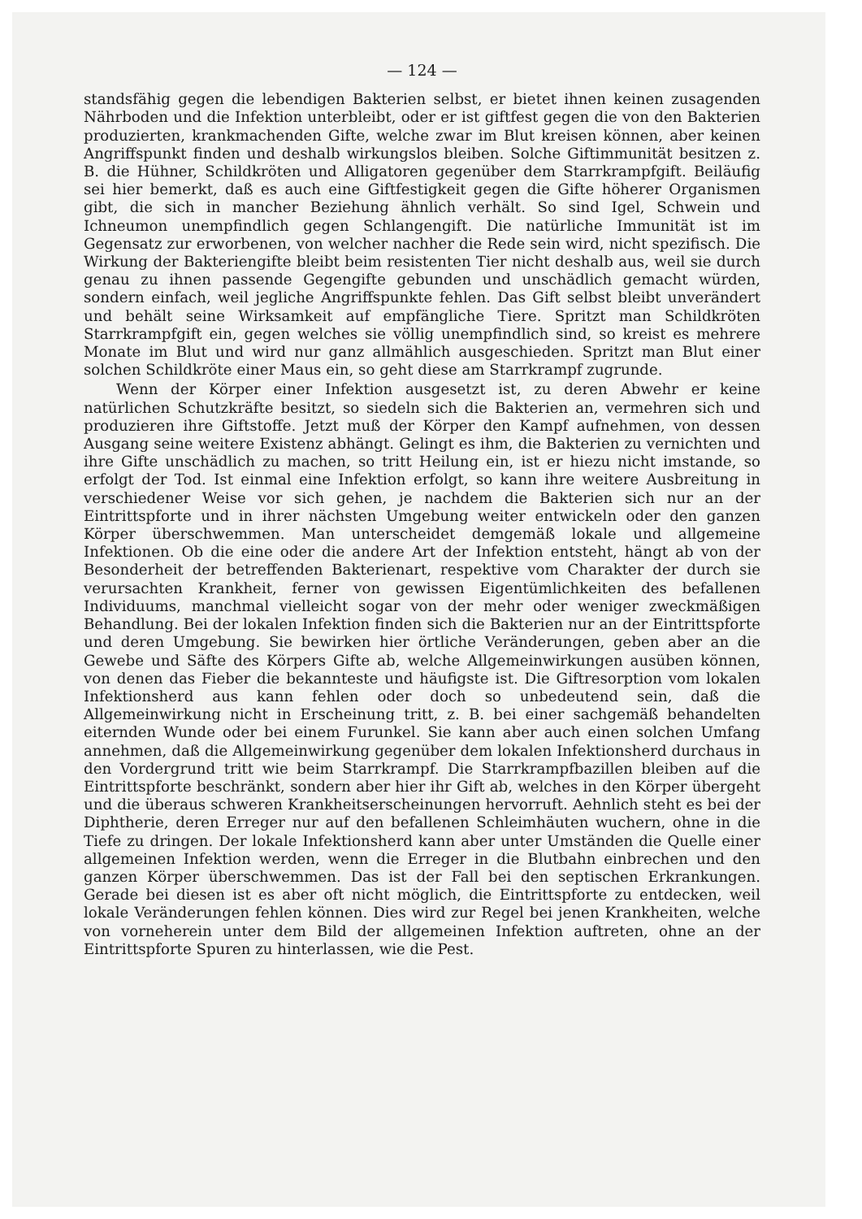— 124 —
standsfähig gegen die lebendigen Bakterien selbst, er bietet ihnen keinen zusagenden Nährboden und die Infektion unterbleibt, oder er ist giftfest gegen die von den Bakterien produzierten, krankmachenden Gifte, welche zwar im Blut kreisen können, aber keinen Angriffspunkt finden und deshalb wirkungslos bleiben. Solche Giftimmunität besitzen z. B. die Hühner, Schildkröten und Alligatoren gegenüber dem Starrkrampfgift. Beiläufig sei hier bemerkt, daß es auch eine Giftfestigkeit gegen die Gifte höherer Organismen gibt, die sich in mancher Beziehung ähnlich verhält. So sind Igel, Schwein und Ichneumon unempfindlich gegen Schlangengift. Die natürliche Immunität ist im Gegensatz zur erworbenen, von welcher nachher die Rede sein wird, nicht spezifisch. Die Wirkung der Bakteriengifte bleibt beim resistenten Tier nicht deshalb aus, weil sie durch genau zu ihnen passende Gegengifte gebunden und unschädlich gemacht würden, sondern einfach, weil jegliche Angriffspunkte fehlen. Das Gift selbst bleibt unverändert und behält seine Wirksamkeit auf empfängliche Tiere. Spritzt man Schildkröten Starrkrampfgift ein, gegen welches sie völlig unempfindlich sind, so kreist es mehrere Monate im Blut und wird nur ganz allmählich ausgeschieden. Spritzt man Blut einer solchen Schildkröte einer Maus ein, so geht diese am Starrkrampf zugrunde.
Wenn der Körper einer Infektion ausgesetzt ist, zu deren Abwehr er keine natürlichen Schutzkräfte besitzt, so siedeln sich die Bakterien an, vermehren sich und produzieren ihre Giftstoffe. Jetzt muß der Körper den Kampf aufnehmen, von dessen Ausgang seine weitere Existenz abhängt. Gelingt es ihm, die Bakterien zu vernichten und ihre Gifte unschädlich zu machen, so tritt Heilung ein, ist er hiezu nicht imstande, so erfolgt der Tod. Ist einmal eine Infektion erfolgt, so kann ihre weitere Ausbreitung in verschiedener Weise vor sich gehen, je nachdem die Bakterien sich nur an der Eintrittspforte und in ihrer nächsten Umgebung weiter entwickeln oder den ganzen Körper überschwemmen. Man unterscheidet demgemäß lokale und allgemeine Infektionen. Ob die eine oder die andere Art der Infektion entsteht, hängt ab von der Besonderheit der betreffenden Bakterienart, respektive vom Charakter der durch sie verursachten Krankheit, ferner von gewissen Eigentümlichkeiten des befallenen Individuums, manchmal vielleicht sogar von der mehr oder weniger zweckmäßigen Behandlung. Bei der lokalen Infektion finden sich die Bakterien nur an der Eintrittspforte und deren Umgebung. Sie bewirken hier örtliche Veränderungen, geben aber an die Gewebe und Säfte des Körpers Gifte ab, welche Allgemeinwirkungen ausüben können, von denen das Fieber die bekannteste und häufigste ist. Die Giftresorption vom lokalen Infektionsherd aus kann fehlen oder doch so unbedeutend sein, daß die Allgemeinwirkung nicht in Erscheinung tritt, z. B. bei einer sachgemäß behandelten eiternden Wunde oder bei einem Furunkel. Sie kann aber auch einen solchen Umfang annehmen, daß die Allgemeinwirkung gegenüber dem lokalen Infektionsherd durchaus in den Vordergrund tritt wie beim Starrkrampf. Die Starrkrampfbazillen bleiben auf die Eintrittspforte beschränkt, sondern aber hier ihr Gift ab, welches in den Körper übergeht und die überaus schweren Krankheitserscheinungen hervorruft. Aehnlich steht es bei der Diphtherie, deren Erreger nur auf den befallenen Schleimhäuten wuchern, ohne in die Tiefe zu dringen. Der lokale Infektionsherd kann aber unter Umständen die Quelle einer allgemeinen Infektion werden, wenn die Erreger in die Blutbahn einbrechen und den ganzen Körper überschwemmen. Das ist der Fall bei den septischen Erkrankungen. Gerade bei diesen ist es aber oft nicht möglich, die Eintrittspforte zu entdecken, weil lokale Veränderungen fehlen können. Dies wird zur Regel bei jenen Krankheiten, welche von vorneherein unter dem Bild der allgemeinen Infektion auftreten, ohne an der Eintrittspforte Spuren zu hinterlassen, wie die Pest.